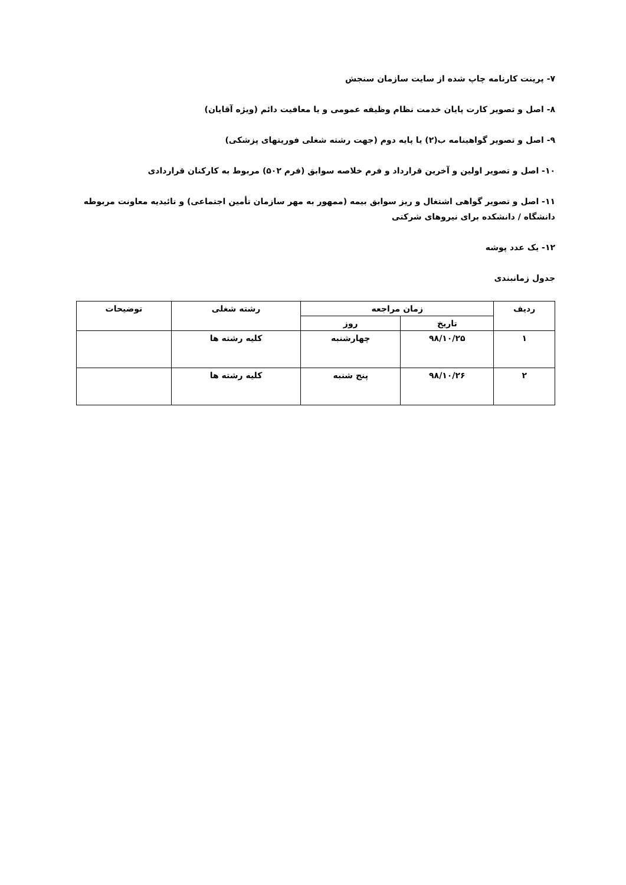۷- پرینت کارنامه چاپ شده از سایت سازمان سنجش
۸- اصل و تصویر کارت پایان خدمت نظام وظیفه عمومی و یا معافیت دائم (ویژه آقایان)
۹- اصل و تصویر گواهینامه ب(۲) یا پایه دوم (جهت رشته شغلی فوریتهای پزشکی)
۱۰- اصل و تصویر اولین و آخرین قرارداد و فرم خلاصه سوابق (فرم ۵۰۲) مربوط به کارکنان قراردادی
۱۱- اصل و تصویر گواهی اشتغال و ریز سوابق بیمه (ممهور به مهر سازمان تأمین اجتماعی) و تائیدیه معاونت مربوطه دانشگاه / دانشکده برای نیروهای شرکتی
۱۲- یک عدد پوشه
جدول زمانبندی
| ردیف | زمان مراجعه | | رشته شغلی | توضیحات |
| --- | --- | --- | --- | --- |
| | تاریخ | روز | | |
| ۱ | ۹۸/۱۰/۲۵ | چهارشنبه | کلیه رشته ها | |
| ۲ | ۹۸/۱۰/۲۶ | پنج شنبه | کلیه رشته ها | |